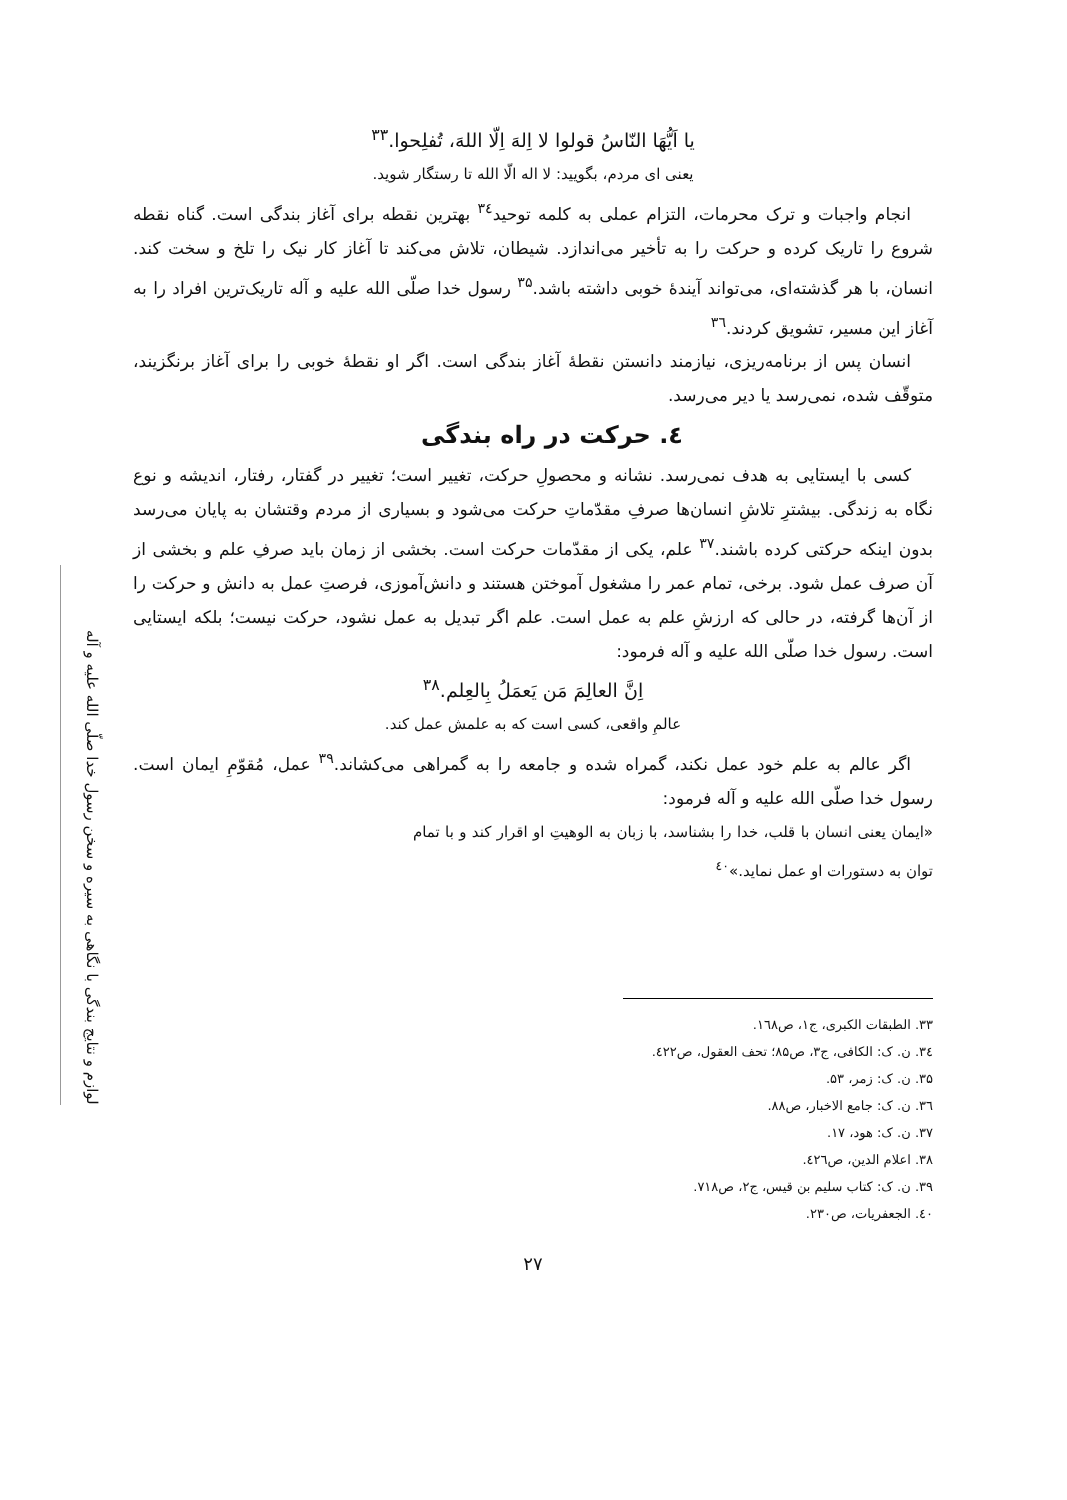لوازم و نتایج بندگی با نگاهی به سیره و سخن رسول خدا صلّی الله علیه و آله
یا اَیُّهَا النّاسُ قولوا لا اِلهَ اِلّا اللهَ، تُفلِحوا.<sup>۳۳</sup>
یعنی ای مردم، بگویید: لا اله الّا الله تا رستگار شوید.
انجام واجبات و ترک محرمات، التزام عملی به کلمه توحید<sup>۳٤</sup> بهترین نقطه برای آغاز بندگی است. گناه نقطه شروع را تاریک کرده و حرکت را به تأخیر می‌اندازد. شیطان، تلاش می‌کند تا آغاز کار نیک را تلخ و سخت کند. انسان، با هر گذشته‌ای، می‌تواند آیندهٔ خوبی داشته باشد.<sup>۳۵</sup> رسول خدا صلّی الله علیه و آله تاریک‌ترین افراد را به آغاز این مسیر، تشویق کردند.<sup>۳٦</sup>
انسان پس از برنامه‌ریزی، نیازمند دانستن نقطهٔ آغاز بندگی است. اگر او نقطهٔ خوبی را برای آغاز برنگزیند، متوقّف شده، نمی‌رسد یا دیر می‌رسد.
٤. حرکت در راه بندگی
کسی با ایستایی به هدف نمی‌رسد. نشانه و محصولِ حرکت، تغییر است؛ تغییر در گفتار، رفتار، اندیشه و نوع نگاه به زندگی. بیشترِ تلاشِ انسان‌ها صرفِ مقدّماتِ حرکت می‌شود و بسیاری از مردم وقتشان به پایان می‌رسد بدون اینکه حرکتی کرده باشند.<sup>۳۷</sup> علم، یکی از مقدّمات حرکت است. بخشی از زمان باید صرفِ علم و بخشی از آن صرف عمل شود. برخی، تمام عمر را مشغول آموختن هستند و دانش‌آموزی، فرصتِ عمل به دانش و حرکت را از آن‌ها گرفته، در حالی که ارزشِ علم به عمل است. علم اگر تبدیل به عمل نشود، حرکت نیست؛ بلکه ایستایی است. رسول خدا صلّی الله علیه و آله فرمود:
اِنَّ العالِمَ مَن یَعمَلُ بِالعِلم.<sup>۳۸</sup>
عالمِ واقعی، کسی است که به علمش عمل کند.
اگر عالم به علم خود عمل نکند، گمراه شده و جامعه را به گمراهی می‌کشاند.<sup>۳۹</sup> عمل، مُقوّمِ ایمان است. رسول خدا صلّی الله علیه و آله فرمود:
«ایمان یعنی انسان با قلب، خدا را بشناسد، با زبان به الوهیتِ او اقرار کند و با تمام توان به دستورات او عمل نماید.»<sup>٤٠</sup>
۳۳. الطبقات الکبری، ج۱، ص۱٦۸.
۳٤. ن. ک: الکافی، ج۳، ص۸۵؛ تحف العقول، ص٤۲۲.
۳۵. ن. ک: زمر، ۵۳.
۳٦. ن. ک: جامع الاخبار، ص۸۸.
۳۷. ن. ک: هود، ۱۷.
۳۸. اعلام الدین، ص٤۲٦.
۳۹. ن. ک: کتاب سلیم بن قیس، ج۲، ص۷۱۸.
٤۰. الجعفریات، ص۲۳۰.
۲۷